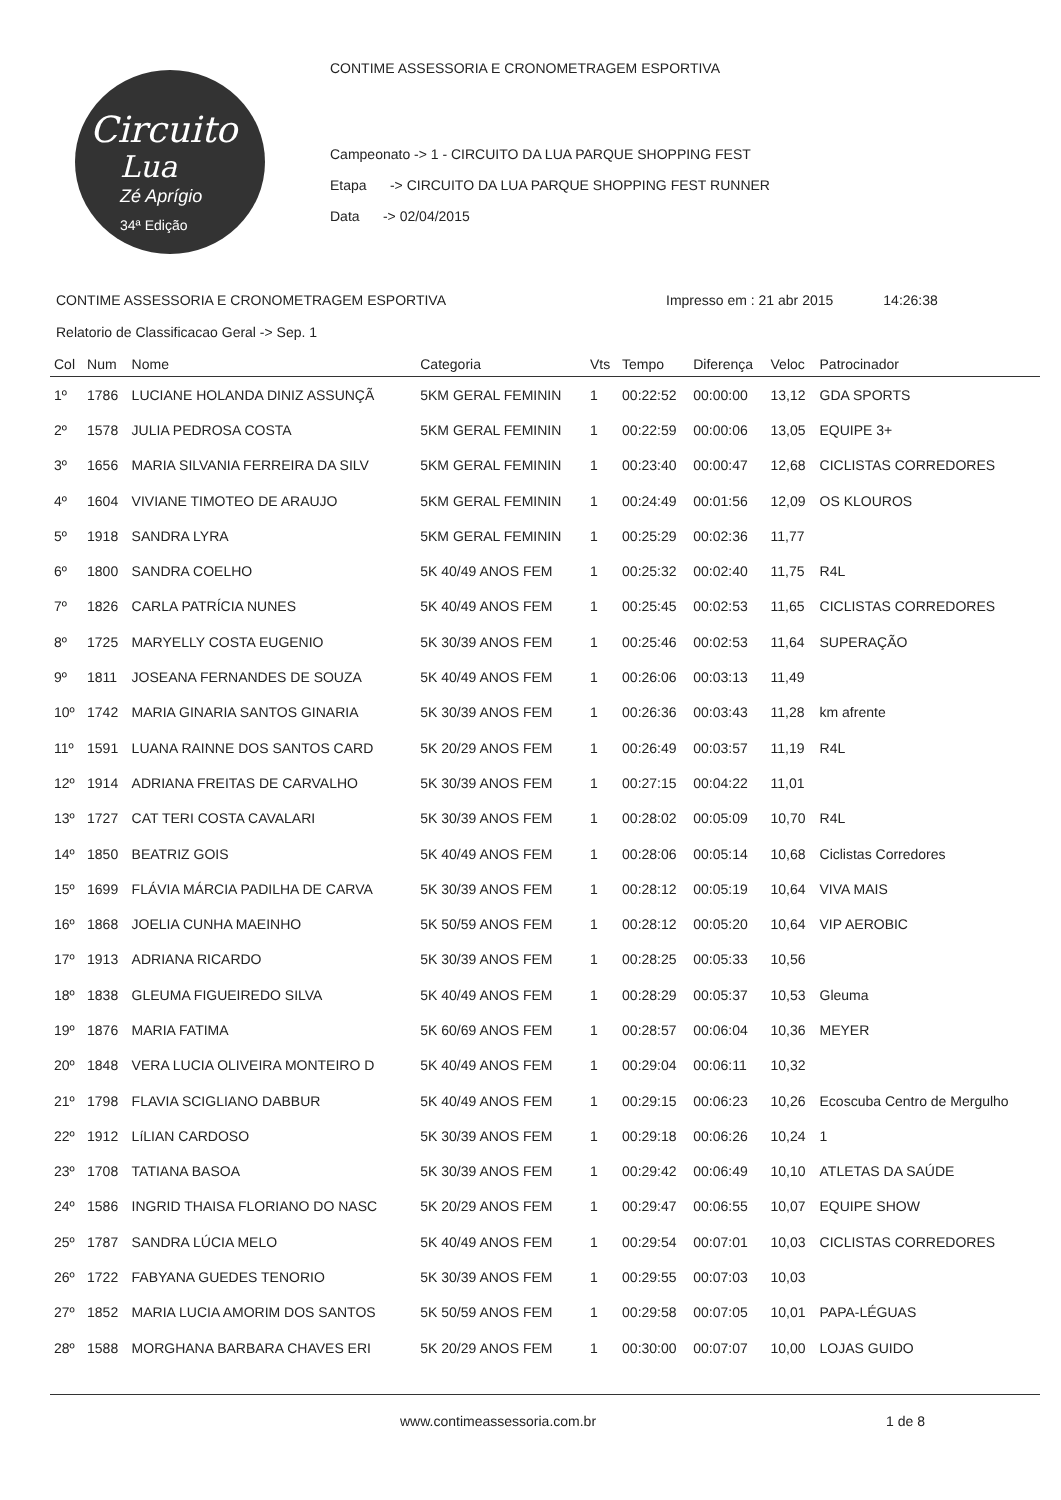Circuito
Lua
Zé Aprígio
34ª Edição
CONTIME ASSESSORIA E CRONOMETRAGEM ESPORTIVA
Campeonato -> 1 - CIRCUITO DA LUA PARQUE SHOPPING FEST
Etapa -> CIRCUITO DA LUA PARQUE SHOPPING FEST RUNNER
Data -> 02/04/2015
CONTIME ASSESSORIA E CRONOMETRAGEM ESPORTIVA Impresso em : 21 abr 2015 14:26:38
Relatorio de Classificacao Geral -> Sep. 1
| Col | Num | Nome | Categoria | Vts | Tempo | Diferença | Veloc | Patrocinador |
| --- | --- | --- | --- | --- | --- | --- | --- | --- |
| 1º | 1786 | LUCIANE HOLANDA DINIZ ASSUNÇÃ | 5KM GERAL FEMININ | 1 | 00:22:52 | 00:00:00 | 13,12 | GDA SPORTS |
| 2º | 1578 | JULIA PEDROSA COSTA | 5KM GERAL FEMININ | 1 | 00:22:59 | 00:00:06 | 13,05 | EQUIPE 3+ |
| 3º | 1656 | MARIA SILVANIA FERREIRA DA SILV | 5KM GERAL FEMININ | 1 | 00:23:40 | 00:00:47 | 12,68 | CICLISTAS CORREDORES |
| 4º | 1604 | VIVIANE TIMOTEO DE ARAUJO | 5KM GERAL FEMININ | 1 | 00:24:49 | 00:01:56 | 12,09 | OS KLOUROS |
| 5º | 1918 | SANDRA LYRA | 5KM GERAL FEMININ | 1 | 00:25:29 | 00:02:36 | 11,77 | |
| 6º | 1800 | SANDRA COELHO | 5K 40/49 ANOS FEM | 1 | 00:25:32 | 00:02:40 | 11,75 | R4L |
| 7º | 1826 | CARLA PATRÍCIA NUNES | 5K 40/49 ANOS FEM | 1 | 00:25:45 | 00:02:53 | 11,65 | CICLISTAS CORREDORES |
| 8º | 1725 | MARYELLY COSTA EUGENIO | 5K 30/39 ANOS FEM | 1 | 00:25:46 | 00:02:53 | 11,64 | SUPERAÇÃO |
| 9º | 1811 | JOSEANA FERNANDES DE SOUZA | 5K 40/49 ANOS FEM | 1 | 00:26:06 | 00:03:13 | 11,49 | |
| 10º | 1742 | MARIA GINARIA SANTOS GINARIA | 5K 30/39 ANOS FEM | 1 | 00:26:36 | 00:03:43 | 11,28 | km afrente |
| 11º | 1591 | LUANA RAINNE DOS SANTOS CARD | 5K 20/29 ANOS FEM | 1 | 00:26:49 | 00:03:57 | 11,19 | R4L |
| 12º | 1914 | ADRIANA FREITAS DE CARVALHO | 5K 30/39 ANOS FEM | 1 | 00:27:15 | 00:04:22 | 11,01 | |
| 13º | 1727 | CAT TERI COSTA CAVALARI | 5K 30/39 ANOS FEM | 1 | 00:28:02 | 00:05:09 | 10,70 | R4L |
| 14º | 1850 | BEATRIZ GOIS | 5K 40/49 ANOS FEM | 1 | 00:28:06 | 00:05:14 | 10,68 | Ciclistas Corredores |
| 15º | 1699 | FLÁVIA MÁRCIA PADILHA DE CARVA | 5K 30/39 ANOS FEM | 1 | 00:28:12 | 00:05:19 | 10,64 | VIVA MAIS |
| 16º | 1868 | JOELIA CUNHA MAEINHO | 5K 50/59 ANOS FEM | 1 | 00:28:12 | 00:05:20 | 10,64 | VIP AEROBIC |
| 17º | 1913 | ADRIANA RICARDO | 5K 30/39 ANOS FEM | 1 | 00:28:25 | 00:05:33 | 10,56 | |
| 18º | 1838 | GLEUMA FIGUEIREDO SILVA | 5K 40/49 ANOS FEM | 1 | 00:28:29 | 00:05:37 | 10,53 | Gleuma |
| 19º | 1876 | MARIA FATIMA | 5K 60/69 ANOS FEM | 1 | 00:28:57 | 00:06:04 | 10,36 | MEYER |
| 20º | 1848 | VERA LUCIA OLIVEIRA MONTEIRO D | 5K 40/49 ANOS FEM | 1 | 00:29:04 | 00:06:11 | 10,32 | |
| 21º | 1798 | FLAVIA SCIGLIANO DABBUR | 5K 40/49 ANOS FEM | 1 | 00:29:15 | 00:06:23 | 10,26 | Ecoscuba Centro de Mergulho |
| 22º | 1912 | LíLIAN CARDOSO | 5K 30/39 ANOS FEM | 1 | 00:29:18 | 00:06:26 | 10,24 | 1 |
| 23º | 1708 | TATIANA BASOA | 5K 30/39 ANOS FEM | 1 | 00:29:42 | 00:06:49 | 10,10 | ATLETAS DA SAÚDE |
| 24º | 1586 | INGRID THAISA FLORIANO DO NASC | 5K 20/29 ANOS FEM | 1 | 00:29:47 | 00:06:55 | 10,07 | EQUIPE SHOW |
| 25º | 1787 | SANDRA LÚCIA MELO | 5K 40/49 ANOS FEM | 1 | 00:29:54 | 00:07:01 | 10,03 | CICLISTAS CORREDORES |
| 26º | 1722 | FABYANA GUEDES TENORIO | 5K 30/39 ANOS FEM | 1 | 00:29:55 | 00:07:03 | 10,03 | |
| 27º | 1852 | MARIA LUCIA AMORIM DOS SANTOS | 5K 50/59 ANOS FEM | 1 | 00:29:58 | 00:07:05 | 10,01 | PAPA-LÉGUAS |
| 28º | 1588 | MORGHANA BARBARA CHAVES ERI | 5K 20/29 ANOS FEM | 1 | 00:30:00 | 00:07:07 | 10,00 | LOJAS GUIDO |
www.contimeassessoria.com.br 1 de 8